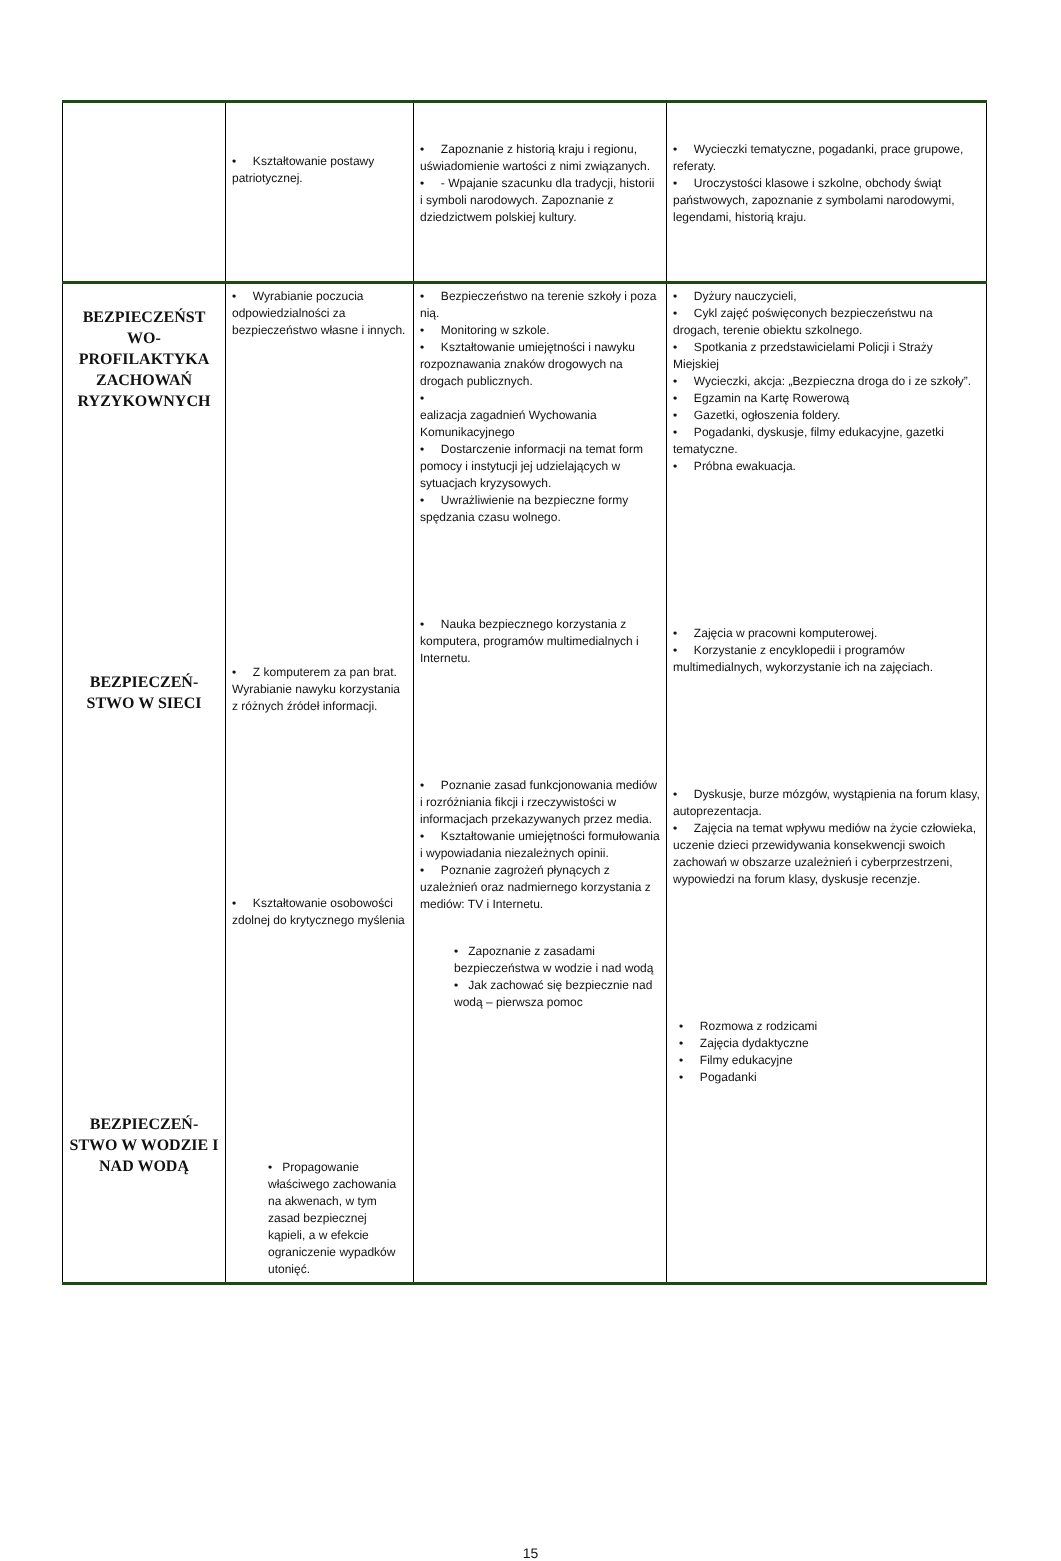| | • Kształtowanie postawy patriotycznej. | • Zapoznanie z historią kraju i regionu, uświadomienie wartości z nimi związanych. • - Wpajanie szacunku dla tradycji, historii i symboli narodowych. Zapoznanie z dziedzictwem polskiej kultury. | • Wycieczki tematyczne, pogadanki, prace grupowe, referaty. • Uroczystości klasowe i szkolne, obchody świąt państwowych, zapoznanie z symbolami narodowymi, legendami, historią kraju. |
| BEZPIECZEŃST WO- PROFILAKTYKA ZACHOWAŃ RYZYKOWNYCH BEZPIECZEŃ- STWO W SIECI BEZPIECZEŃ- STWO W WODZIE I NAD WODĄ | • Wyrabianie poczucia odpowiedzialności za bezpieczeństwo własne i innych. • Z komputerem za pan brat. Wyrabianie nawyku korzystania z różnych źródeł informacji. • Kształtowanie osobowości zdolnej do krytycznego myślenia • Propagowanie właściwego zachowania na akwenach, w tym zasad bezpiecznej kąpieli, a w efekcie ograniczenie wypadków utonięć. | • Bezpieczeństwo na terenie szkoły i poza nią. • Monitoring w szkole. • Kształtowanie umiejętności i nawyku rozpoznawania znaków drogowych na drogach publicznych. • ealizacja zagadnień Wychowania Komunikacyjnego • Dostarczenie informacji na temat form pomocy i instytucji jej udzielających w sytuacjach kryzysowych. • Uwrażliwienie na bezpieczne formy spędzania czasu wolnego. • Nauka bezpiecznego korzystania z komputera, programów multimedialnych i Internetu. • Poznanie zasad funkcjonowania mediów i rozróżniania fikcji i rzeczywistości w informacjach przekazywanych przez media. • Kształtowanie umiejętności formułowania i wypowiadania niezależnych opinii. • Poznanie zagrożeń płynących z uzależnień oraz nadmiernego korzystania z mediów: TV i Internetu. • Zapoznanie z zasadami bezpieczeństwa w wodzie i nad wodą • Jak zachować się bezpiecznie nad wodą – pierwsza pomoc | • Dyżury nauczycieli, • Cykl zajęć poświęconych bezpieczeństwu na drogach, terenie obiektu szkolnego. • Spotkania z przedstawicielami Policji i Straży Miejskiej • Wycieczki, akcja: „Bezpieczna droga do i ze szkoły”. • Egzamin na Kartę Rowerową • Gazetki, ogłoszenia foldery. • Pogadanki, dyskusje, filmy edukacyjne, gazetki tematyczne. • Próbna ewakuacja. • Zajęcia w pracowni komputerowej. • Korzystanie z encyklopedii i programów multimedialnych, wykorzystanie ich na zajęciach. • Dyskusje, burze mózgów, wystąpienia na forum klasy, autoprezentacja. • Zajęcia na temat wpływu mediów na życie człowieka, uczenie dzieci przewidywania konsekwencji swoich zachowań w obszarze uzależnień i cyberprzestrzeni, wypowiedzi na forum klasy, dyskusje recenzje. • Rozmowa z rodzicami • Zajęcia dydaktyczne • Filmy edukacyjne • Pogadanki |
15